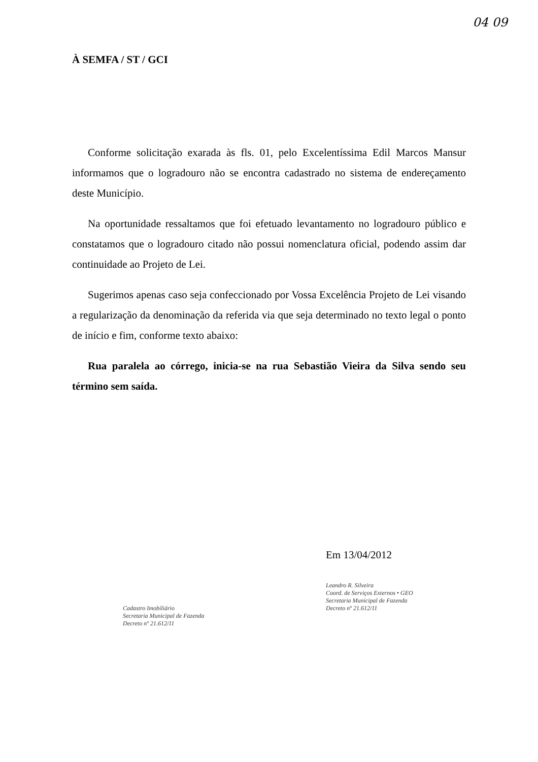04 09
À SEMFA / ST / GCI
Conforme solicitação exarada às fls. 01, pelo Excelentíssima Edil Marcos Mansur informamos que o logradouro não se encontra cadastrado no sistema de endereçamento deste Município.
Na oportunidade ressaltamos que foi efetuado levantamento no logradouro público e constatamos que o logradouro citado não possui nomenclatura oficial, podendo assim dar continuidade ao Projeto de Lei.
Sugerimos apenas caso seja confeccionado por Vossa Excelência Projeto de Lei visando a regularização da denominação da referida via que seja determinado no texto legal o ponto de início e fim, conforme texto abaixo:
Rua paralela ao córrego, inicia-se na rua Sebastião Vieira da Silva sendo seu término sem saída.
Cadastro Imobiliário
Secretaria Municipal de Fazenda
Decreto nº 21.612/11
Em 13/04/2012
Leandro R. Silveira
Coord. de Serviços Externos • GEO
Secretaria Municipal de Fazenda
Decreto nº 21.612/11